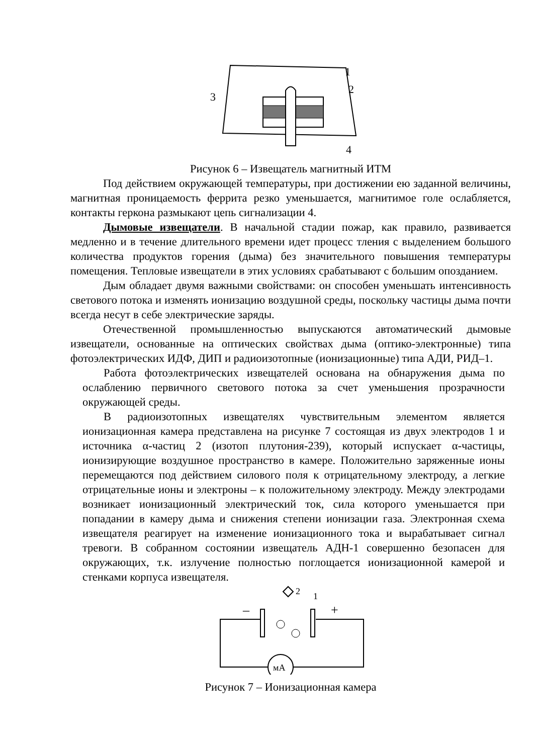3
1
2
4
Рисунок 6 – Извещатель магнитный ИТМ
Под действием окружающей температуры, при достижении ею заданной величины, магнитная проницаемость феррита резко уменьшается, магнитимое голе ослабляется, контакты геркона размыкают цепь сигнализации 4.
Дымовые извещатели. В начальной стадии пожар, как правило, развивается медленно и в течение длительного времени идет процесс тления с выделением большого количества продуктов горения (дыма) без значительного повышения температуры помещения. Тепловые извещатели в этих условиях срабатывают с большим опозданием.
Дым обладает двумя важными свойствами: он способен уменьшать интенсивность светового потока и изменять ионизацию воздушной среды, поскольку частицы дыма почти всегда несут в себе электрические заряды.
Отечественной промышленностью выпускаются автоматический дымовые извещатели, основанные на оптических свойствах дыма (оптико-электронные) типа фотоэлектрических ИДФ, ДИП и радиоизотопные (ионизационные) типа АДИ, РИД–1.
Работа фотоэлектрических извещателей основана на обнаружения дыма по ослаблению первичного светового потока за счет уменьшения прозрачности окружающей среды.
В радиоизотопных извещателях чувствительным элементом является ионизационная камера представлена на рисунке 7 состоящая из двух электродов 1 и источника α-частиц 2 (изотоп плутония-239), который испускает α-частицы, ионизирующие воздушное пространство в камере. Положительно заряженные ионы перемещаются под действием силового поля к отрицательному электроду, а легкие отрицательные ионы и электроны – к положительному электроду. Между электродами возникает ионизационный электрический ток, сила которого уменьшается при попадании в камеру дыма и снижения степени ионизации газа. Электронная схема извещателя реагирует на изменение ионизационного тока и вырабатывает сигнал тревоги. В собранном состоянии извещатель АДН-1 совершенно безопасен для окружающих, т.к. излучение полностью поглощается ионизационной камерой и стенками корпуса извещателя.
мА
2
1
–
+
Рисунок 7 – Ионизационная камера